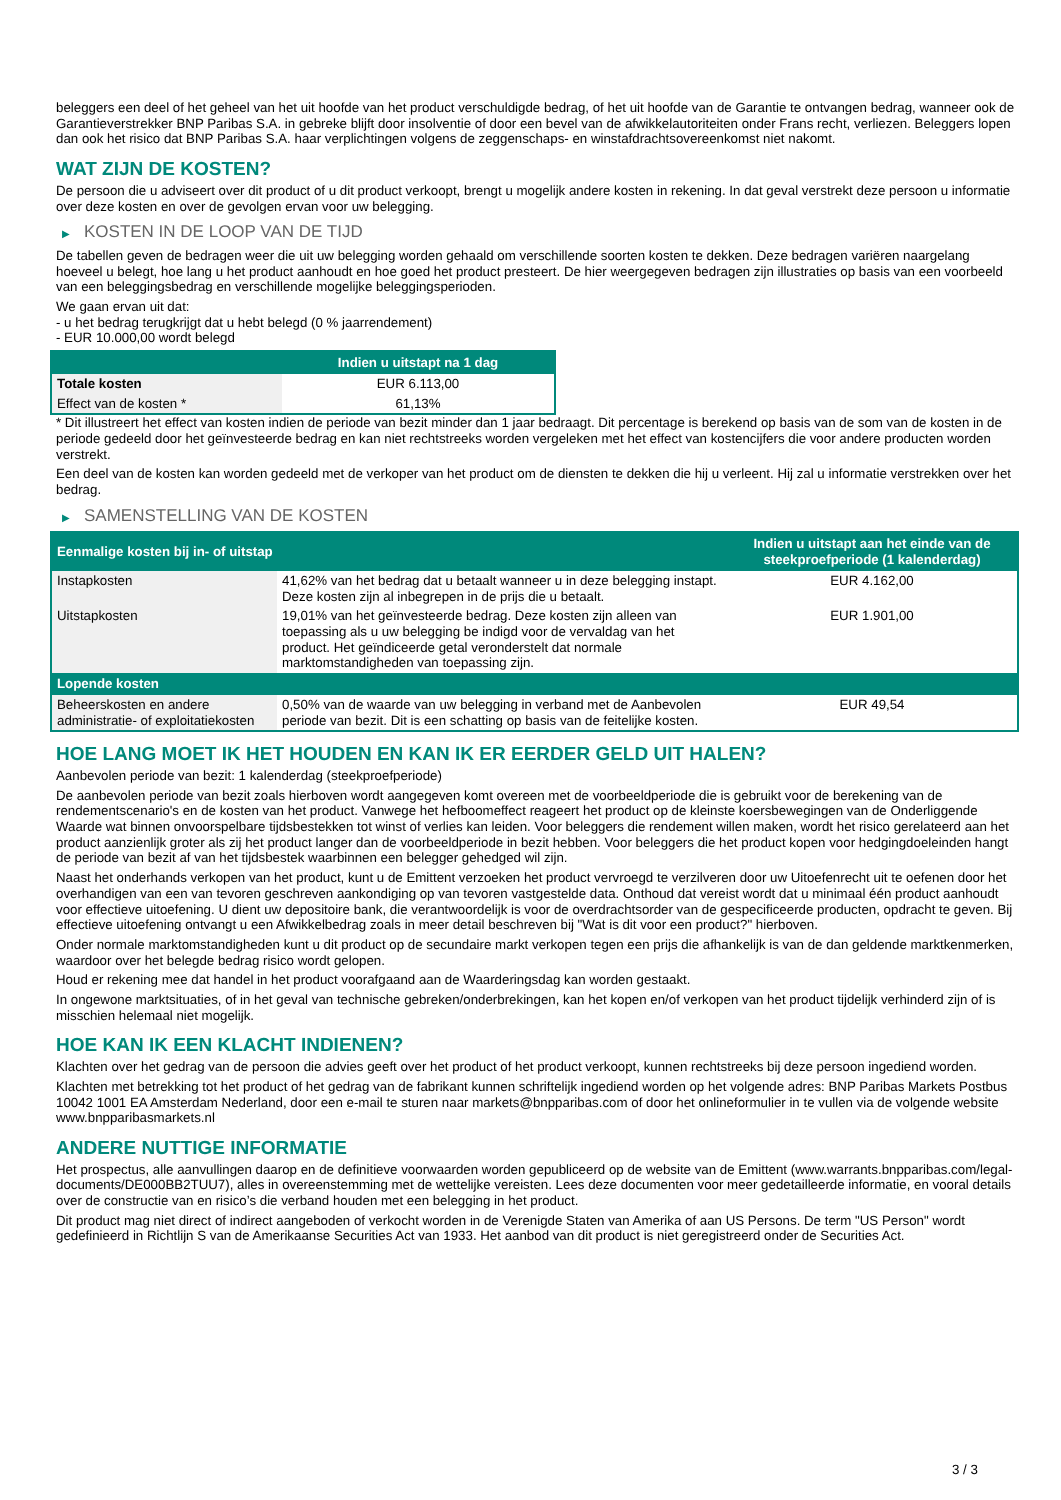beleggers een deel of het geheel van het uit hoofde van het product verschuldigde bedrag, of het uit hoofde van de Garantie te ontvangen bedrag, wanneer ook de Garantieverstrekker BNP Paribas S.A. in gebreke blijft door insolventie of door een bevel van de afwikkelautoriteiten onder Frans recht, verliezen. Beleggers lopen dan ook het risico dat BNP Paribas S.A. haar verplichtingen volgens de zeggenschaps- en winstafdrachtsovereenkomst niet nakomt.
WAT ZIJN DE KOSTEN?
De persoon die u adviseert over dit product of u dit product verkoopt, brengt u mogelijk andere kosten in rekening. In dat geval verstrekt deze persoon u informatie over deze kosten en over de gevolgen ervan voor uw belegging.
▶ KOSTEN IN DE LOOP VAN DE TIJD
De tabellen geven de bedragen weer die uit uw belegging worden gehaald om verschillende soorten kosten te dekken. Deze bedragen variëren naargelang hoeveel u belegt, hoe lang u het product aanhoudt en hoe goed het product presteert. De hier weergegeven bedragen zijn illustraties op basis van een voorbeeld van een beleggingsbedrag en verschillende mogelijke beleggingsperioden.
We gaan ervan uit dat:
- u het bedrag terugkrijgt dat u hebt belegd (0 % jaarrendement)
- EUR 10.000,00 wordt belegd
| | Indien u uitstapt na 1 dag |
| --- | --- |
| Totale kosten | EUR 6.113,00 |
| Effect van de kosten * | 61,13% |
* Dit illustreert het effect van kosten indien de periode van bezit minder dan 1 jaar bedraagt. Dit percentage is berekend op basis van de som van de kosten in de periode gedeeld door het geïnvesteerde bedrag en kan niet rechtstreeks worden vergeleken met het effect van kostencijfers die voor andere producten worden verstrekt.
Een deel van de kosten kan worden gedeeld met de verkoper van het product om de diensten te dekken die hij u verleent. Hij zal u informatie verstrekken over het bedrag.
▶ SAMENSTELLING VAN DE KOSTEN
| Eenmalige kosten bij in- of uitstap | | Indien u uitstapt aan het einde van de steekproefperiode (1 kalenderdag) |
| --- | --- | --- |
| Instapkosten | 41,62% van het bedrag dat u betaalt wanneer u in deze belegging instapt. Deze kosten zijn al inbegrepen in de prijs die u betaalt. | EUR 4.162,00 |
| Uitstapkosten | 19,01% van het geïnvesteerde bedrag. Deze kosten zijn alleen van toepassing als u uw belegging be indigd voor de vervaldag van het product. Het geïndiceerde getal veronderstelt dat normale marktomstandigheden van toepassing zijn. | EUR 1.901,00 |
| Lopende kosten | | |
| Beheerskosten en andere administratie- of exploitatiekosten | 0,50% van de waarde van uw belegging in verband met de Aanbevolen periode van bezit. Dit is een schatting op basis van de feitelijke kosten. | EUR 49,54 |
HOE LANG MOET IK HET HOUDEN EN KAN IK ER EERDER GELD UIT HALEN?
Aanbevolen periode van bezit: 1 kalenderdag (steekproefperiode)
De aanbevolen periode van bezit zoals hierboven wordt aangegeven komt overeen met de voorbeeldperiode die is gebruikt voor de berekening van de rendementscenario's en de kosten van het product. Vanwege het hefboomeffect reageert het product op de kleinste koersbewegingen van de Onderliggende Waarde wat binnen onvoorspelbare tijdsbestekken tot winst of verlies kan leiden. Voor beleggers die rendement willen maken, wordt het risico gerelateerd aan het product aanzienlijk groter als zij het product langer dan de voorbeeldperiode in bezit hebben. Voor beleggers die het product kopen voor hedgingdoeleinden hangt de periode van bezit af van het tijdsbestek waarbinnen een belegger gehedged wil zijn.
Naast het onderhands verkopen van het product, kunt u de Emittent verzoeken het product vervroegd te verzilveren door uw Uitoefenrecht uit te oefenen door het overhandigen van een van tevoren geschreven aankondiging op van tevoren vastgestelde data. Onthoud dat vereist wordt dat u minimaal één product aanhoudt voor effectieve uitoefening. U dient uw depositoire bank, die verantwoordelijk is voor de overdrachtsorder van de gespecificeerde producten, opdracht te geven. Bij effectieve uitoefening ontvangt u een Afwikkelbedrag zoals in meer detail beschreven bij "Wat is dit voor een product?" hierboven.
Onder normale marktomstandigheden kunt u dit product op de secundaire markt verkopen tegen een prijs die afhankelijk is van de dan geldende marktkenmerken, waardoor over het belegde bedrag risico wordt gelopen.
Houd er rekening mee dat handel in het product voorafgaand aan de Waarderingsdag kan worden gestaakt.
In ongewone marktsituaties, of in het geval van technische gebreken/onderbrekingen, kan het kopen en/of verkopen van het product tijdelijk verhinderd zijn of is misschien helemaal niet mogelijk.
HOE KAN IK EEN KLACHT INDIENEN?
Klachten over het gedrag van de persoon die advies geeft over het product of het product verkoopt, kunnen rechtstreeks bij deze persoon ingediend worden.
Klachten met betrekking tot het product of het gedrag van de fabrikant kunnen schriftelijk ingediend worden op het volgende adres: BNP Paribas Markets Postbus 10042 1001 EA Amsterdam Nederland, door een e-mail te sturen naar markets@bnpparibas.com of door het onlineformulier in te vullen via de volgende website www.bnpparibasmarkets.nl
ANDERE NUTTIGE INFORMATIE
Het prospectus, alle aanvullingen daarop en de definitieve voorwaarden worden gepubliceerd op de website van de Emittent (www.warrants.bnpparibas.com/legal-documents/DE000BB2TUU7), alles in overeenstemming met de wettelijke vereisten. Lees deze documenten voor meer gedetailleerde informatie, en vooral details over de constructie van en risico’s die verband houden met een belegging in het product.
Dit product mag niet direct of indirect aangeboden of verkocht worden in de Verenigde Staten van Amerika of aan US Persons. De term "US Person" wordt gedefinieerd in Richtlijn S van de Amerikaanse Securities Act van 1933. Het aanbod van dit product is niet geregistreerd onder de Securities Act.
3 / 3